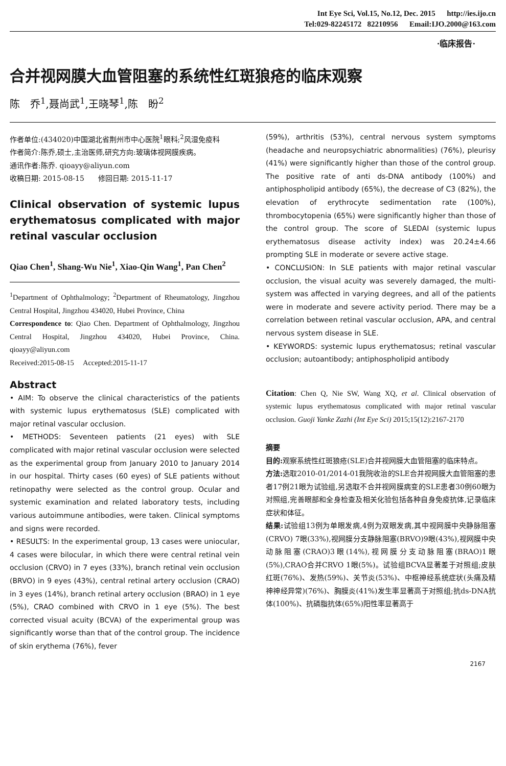Int Eye Sci, Vol.15, No.12, Dec. 2015 http://ies.ijo.cn
Tel:029-82245172 82210956 Email:IJO.2000@163.com
·临床报告·
合并视网膜大血管阻塞的系统性红斑狼疮的临床观察
陈　乔<sup>1</sup>,聂尚武<sup>1</sup>,王晓琴<sup>1</sup>,陈　盼<sup>2</sup>
作者单位:(434020)中国湖北省荆州市中心医院<sup>1</sup>眼科;<sup>2</sup>风湿免疫科
作者简介:陈乔,硕士,主治医师,研究方向:玻璃体视网膜疾病。
通讯作者:陈乔. qioayy@aliyun.com
收稿日期: 2015-08-15 修回日期: 2015-11-17
Clinical observation of systemic lupus erythematosus complicated with major retinal vascular occlusion
Qiao Chen<sup>1</sup>, Shang-Wu Nie<sup>1</sup>, Xiao-Qin Wang<sup>1</sup>, Pan Chen<sup>2</sup>
<sup>1</sup> Department of Ophthalmology; <sup>2</sup>Department of Rheumatology, Jingzhou Central Hospital, Jingzhou 434020, Hubei Province, China
Correspondence to: Qiao Chen. Department of Ophthalmology, Jingzhou Central Hospital, Jingzhou 434020, Hubei Province, China. qioayy@aliyun.com
Received:2015-08-15 Accepted:2015-11-17
Abstract
• AIM: To observe the clinical characteristics of the patients with systemic lupus erythematosus (SLE) complicated with major retinal vascular occlusion.
• METHODS: Seventeen patients (21 eyes) with SLE complicated with major retinal vascular occlusion were selected as the experimental group from January 2010 to January 2014 in our hospital. Thirty cases (60 eyes) of SLE patients without retinopathy were selected as the control group. Ocular and systemic examination and related laboratory tests, including various autoimmune antibodies, were taken. Clinical symptoms and signs were recorded.
• RESULTS: In the experimental group, 13 cases were uniocular, 4 cases were bilocular, in which there were central retinal vein occlusion (CRVO) in 7 eyes (33%), branch retinal vein occlusion (BRVO) in 9 eyes (43%), central retinal artery occlusion (CRAO) in 3 eyes (14%), branch retinal artery occlusion (BRAO) in 1 eye (5%), CRAO combined with CRVO in 1 eye (5%). The best corrected visual acuity (BCVA) of the experimental group was significantly worse than that of the control group. The incidence of skin erythema (76%), fever
(59%), arthritis (53%), central nervous system symptoms (headache and neuropsychiatric abnormalities) (76%), pleurisy (41%) were significantly higher than those of the control group. The positive rate of anti ds-DNA antibody (100%) and antiphospholipid antibody (65%), the decrease of C3 (82%), the elevation of erythrocyte sedimentation rate (100%), thrombocytopenia (65%) were significantly higher than those of the control group. The score of SLEDAI (systemic lupus erythematosus disease activity index) was 20.24±4.66 prompting SLE in moderate or severe active stage.
• CONCLUSION: In SLE patients with major retinal vascular occlusion, the visual acuity was severely damaged, the multi-system was affected in varying degrees, and all of the patients were in moderate and severe activity period. There may be a correlation between retinal vascular occlusion, APA, and central nervous system disease in SLE.
• KEYWORDS: systemic lupus erythematosus; retinal vascular occlusion; autoantibody; antiphospholipid antibody
Citation: Chen Q, Nie SW, Wang XQ, et al. Clinical observation of systemic lupus erythematosus complicated with major retinal vascular occlusion. Guoji Yanke Zazhi (Int Eye Sci) 2015;15(12):2167-2170
摘要
目的: 观察系统性红斑狼疮(SLE)合并视网膜大血管阻塞的临床特点。
方法: 选取2010-01/2014-01我院收治的SLE合并视网膜大血管阻塞的患者17例21眼为试验组,另选取不合并视网膜病变的SLE患者30例60眼为对照组,完善眼部和全身检查及相关化验包括各种自身免疫抗体,记录临床症状和体征。
结果: 试验组13例为单眼发病,4例为双眼发病,其中视网膜中央静脉阻塞(CRVO) 7眼(33%),视网膜分支静脉阻塞(BRVO)9眼(43%),视网膜中央动脉阻塞(CRAO)3眼(14%),视网膜分支动脉阻塞(BRAO)1眼(5%),CRAO合并CRVO 1眼(5%)。试验组BCVA显著差于对照组;皮肤红斑(76%)、发热(59%)、关节炎(53%)、中枢神经系统症状(头痛及精神神经异常)(76%)、胸膜炎(41%)发生率显著高于对照组;抗ds-DNA抗体(100%)、抗磷脂抗体(65%)阳性率显著高于
2167